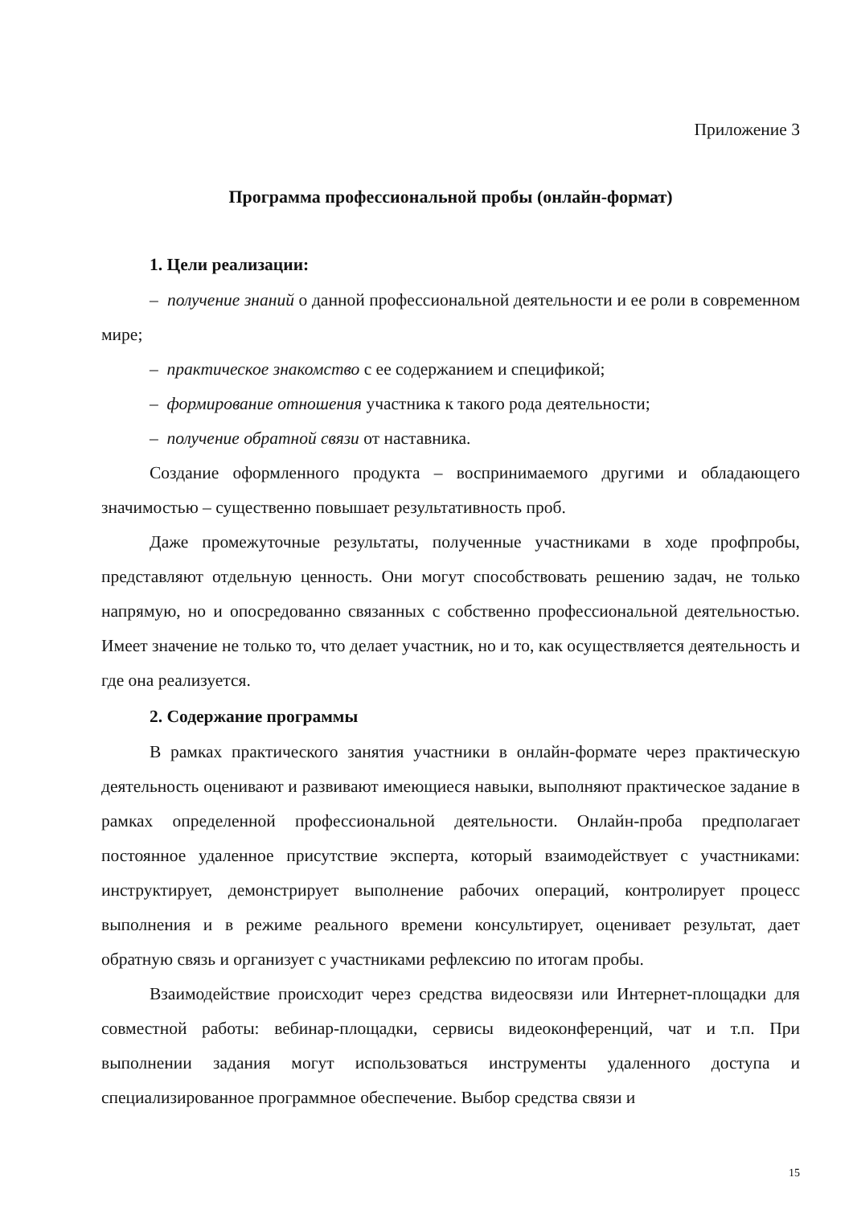Приложение 3
Программа профессиональной пробы (онлайн-формат)
1. Цели реализации:
– получение знаний о данной профессиональной деятельности и ее роли в современном мире;
– практическое знакомство с ее содержанием и спецификой;
– формирование отношения участника к такого рода деятельности;
– получение обратной связи от наставника.
Создание оформленного продукта – воспринимаемого другими и обладающего значимостью – существенно повышает результативность проб.
Даже промежуточные результаты, полученные участниками в ходе профпробы, представляют отдельную ценность. Они могут способствовать решению задач, не только напрямую, но и опосредованно связанных с собственно профессиональной деятельностью. Имеет значение не только то, что делает участник, но и то, как осуществляется деятельность и где она реализуется.
2. Содержание программы
В рамках практического занятия участники в онлайн-формате через практическую деятельность оценивают и развивают имеющиеся навыки, выполняют практическое задание в рамках определенной профессиональной деятельности. Онлайн-проба предполагает постоянное удаленное присутствие эксперта, который взаимодействует с участниками: инструктирует, демонстрирует выполнение рабочих операций, контролирует процесс выполнения и в режиме реального времени консультирует, оценивает результат, дает обратную связь и организует с участниками рефлексию по итогам пробы.
Взаимодействие происходит через средства видеосвязи или Интернет-площадки для совместной работы: вебинар-площадки, сервисы видеоконференций, чат и т.п. При выполнении задания могут использоваться инструменты удаленного доступа и специализированное программное обеспечение. Выбор средства связи и
15